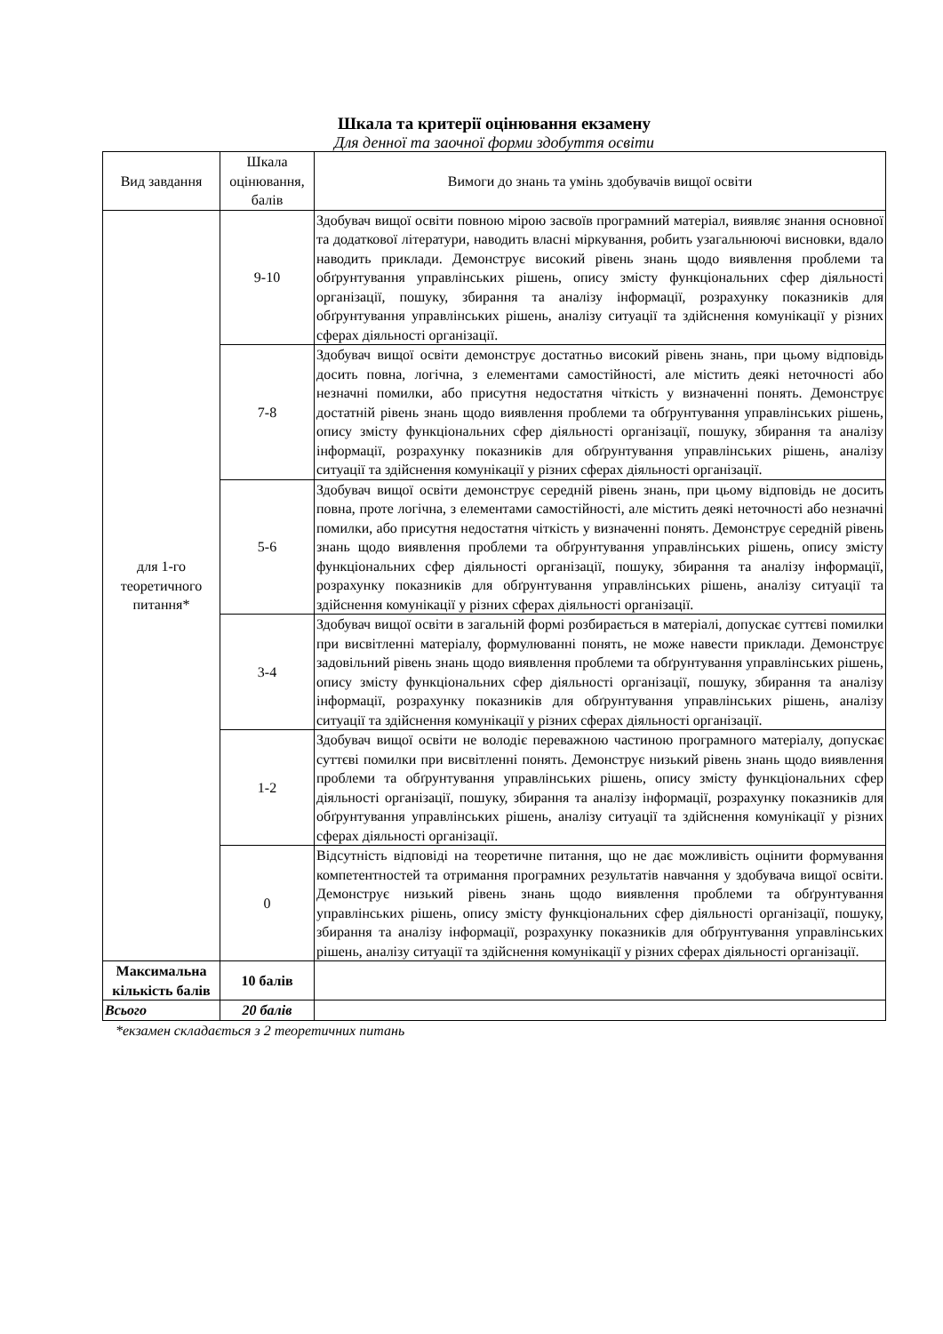Шкала та критерії оцінювання екзамену
Для денної та заочної форми здобуття освіти
| Вид завдання | Шкала оцінювання, балів | Вимоги до знань та умінь здобувачів вищої освіти |
| --- | --- | --- |
| для 1-го теоретичного питання* | 9-10 | Здобувач вищої освіти повною мірою засвоїв програмний матеріал, виявляє знання основної та додаткової літератури, наводить власні міркування, робить узагальнюючі висновки, вдало наводить приклади. Демонструє високий рівень знань щодо виявлення проблеми та обґрунтування управлінських рішень, опису змісту функціональних сфер діяльності організації, пошуку, збирання та аналізу інформації, розрахунку показників для обґрунтування управлінських рішень, аналізу ситуації та здійснення комунікації у різних сферах діяльності організації. |
| | 7-8 | Здобувач вищої освіти демонструє достатньо високий рівень знань, при цьому відповідь досить повна, логічна, з елементами самостійності, але містить деякі неточності або незначні помилки, або присутня недостатня чіткість у визначенні понять. Демонструє достатній рівень знань щодо виявлення проблеми та обґрунтування управлінських рішень, опису змісту функціональних сфер діяльності організації, пошуку, збирання та аналізу інформації, розрахунку показників для обґрунтування управлінських рішень, аналізу ситуації та здійснення комунікації у різних сферах діяльності організації. |
| | 5-6 | Здобувач вищої освіти демонструє середній рівень знань, при цьому відповідь не досить повна, проте логічна, з елементами самостійності, але містить деякі неточності або незначні помилки, або присутня недостатня чіткість у визначенні понять. Демонструє середній рівень знань щодо виявлення проблеми та обґрунтування управлінських рішень, опису змісту функціональних сфер діяльності організації, пошуку, збирання та аналізу інформації, розрахунку показників для обґрунтування управлінських рішень, аналізу ситуації та здійснення комунікації у різних сферах діяльності організації. |
| | 3-4 | Здобувач вищої освіти в загальній формі розбирається в матеріалі, допускає суттєві помилки при висвітленні матеріалу, формулюванні понять, не може навести приклади. Демонструє задовільний рівень знань щодо виявлення проблеми та обґрунтування управлінських рішень, опису змісту функціональних сфер діяльності організації, пошуку, збирання та аналізу інформації, розрахунку показників для обґрунтування управлінських рішень, аналізу ситуації та здійснення комунікації у різних сферах діяльності організації. |
| | 1-2 | Здобувач вищої освіти не володіє переважною частиною програмного матеріалу, допускає суттєві помилки при висвітленні понять. Демонструє низький рівень знань щодо виявлення проблеми та обґрунтування управлінських рішень, опису змісту функціональних сфер діяльності організації, пошуку, збирання та аналізу інформації, розрахунку показників для обґрунтування управлінських рішень, аналізу ситуації та здійснення комунікації у різних сферах діяльності організації. |
| | 0 | Відсутність відповіді на теоретичне питання, що не дає можливість оцінити формування компетентностей та отримання програмних результатів навчання у здобувача вищої освіти. Демонструє низький рівень знань щодо виявлення проблеми та обґрунтування управлінських рішень, опису змісту функціональних сфер діяльності організації, пошуку, збирання та аналізу інформації, розрахунку показників для обґрунтування управлінських рішень, аналізу ситуації та здійснення комунікації у різних сферах діяльності організації. |
| Максимальна кількість балів | 10 балів | |
| Всього | 20 балів | |
*екзамен складається з 2 теоретичних питань